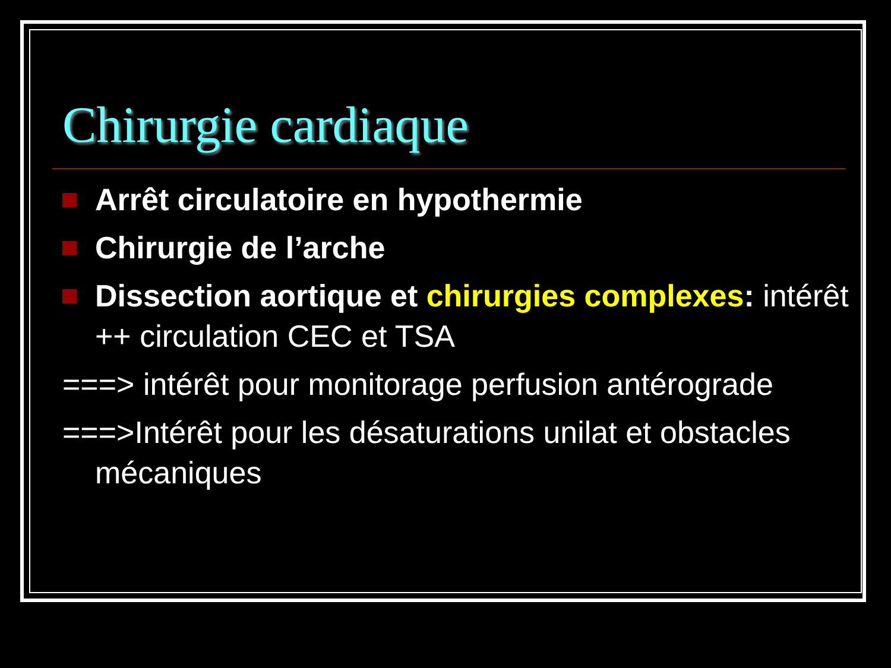Chirurgie cardiaque
Arrêt circulatoire en hypothermie
Chirurgie de l’arche
Dissection aortique et chirurgies complexes: intérêt ++ circulation CEC et TSA
===> intérêt pour monitorage perfusion antérograde
===>Intérêt pour les désaturations unilat et obstacles mécaniques